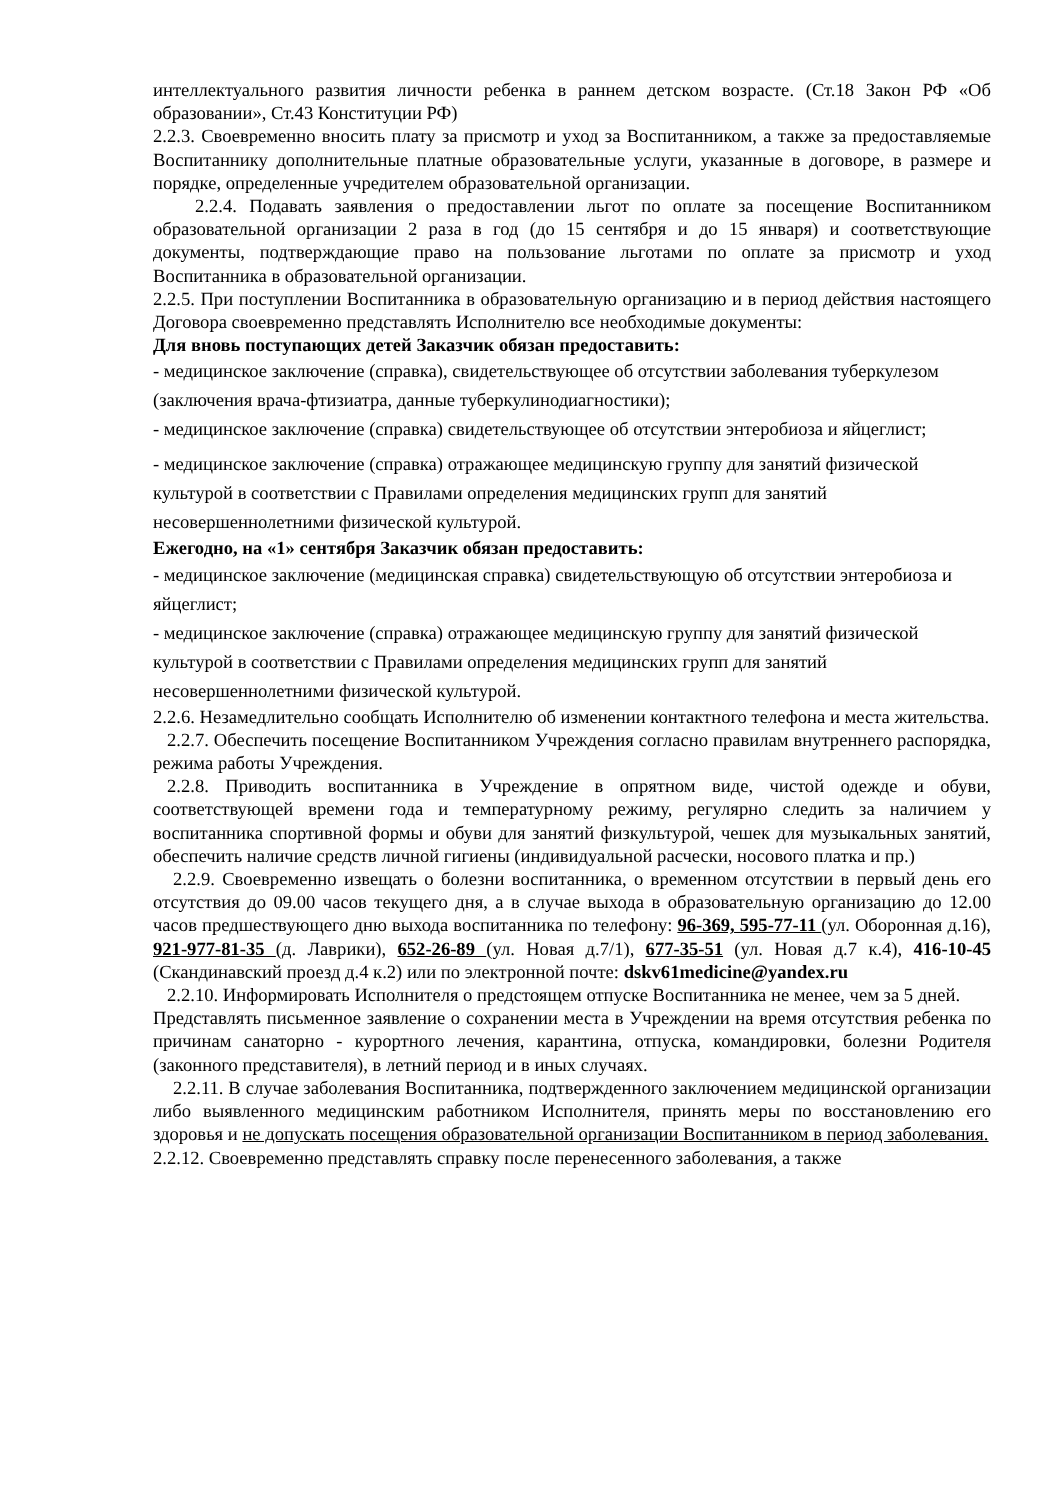интеллектуального развития личности ребенка в раннем детском возрасте. (Ст.18 Закон РФ «Об образовании», Ст.43 Конституции РФ)
2.2.3. Своевременно вносить плату за присмотр и уход за Воспитанником, а также за предоставляемые Воспитаннику дополнительные платные образовательные услуги, указанные в договоре, в размере и порядке, определенные учредителем образовательной организации.
2.2.4. Подавать заявления о предоставлении льгот по оплате за посещение Воспитанником образовательной организации 2 раза в год (до 15 сентября и до 15 января) и соответствующие документы, подтверждающие право на пользование льготами по оплате за присмотр и уход Воспитанника в образовательной организации.
2.2.5. При поступлении Воспитанника в образовательную организацию и в период действия настоящего Договора своевременно представлять Исполнителю все необходимые документы:
Для вновь поступающих детей Заказчик обязан предоставить:
- медицинское заключение (справка), свидетельствующее об отсутствии заболевания туберкулезом (заключения врача-фтизиатра, данные туберкулинодиагностики);
- медицинское заключение (справка) свидетельствующее об отсутствии энтеробиоза и яйцеглист;
- медицинское заключение (справка) отражающее медицинскую группу для занятий физической культурой в соответствии с Правилами определения медицинских групп для занятий несовершеннолетними физической культурой.
Ежегодно, на «1» сентября Заказчик обязан предоставить:
- медицинское заключение (медицинская справка) свидетельствующую об отсутствии энтеробиоза и яйцеглист;
- медицинское заключение (справка) отражающее медицинскую группу для занятий физической культурой в соответствии с Правилами определения медицинских групп для занятий несовершеннолетними физической культурой.
2.2.6. Незамедлительно сообщать Исполнителю об изменении контактного телефона и места жительства.
2.2.7. Обеспечить посещение Воспитанником Учреждения согласно правилам внутреннего распорядка, режима работы Учреждения.
2.2.8. Приводить воспитанника в Учреждение в опрятном виде, чистой одежде и обуви, соответствующей времени года и температурному режиму, регулярно следить за наличием у воспитанника спортивной формы и обуви для занятий физкультурой, чешек для музыкальных занятий, обеспечить наличие средств личной гигиены (индивидуальной расчески, носового платка и пр.)
2.2.9. Своевременно извещать о болезни воспитанника, о временном отсутствии в первый день его отсутствия до 09.00 часов текущего дня, а в случае выхода в образовательную организацию до 12.00 часов предшествующего дню выхода воспитанника по телефону: 96-369, 595-77-11 (ул. Оборонная д.16), 921-977-81-35 (д. Лаврики), 652-26-89 (ул. Новая д.7/1), 677-35-51 (ул. Новая д.7 к.4), 416-10-45 (Скандинавский проезд д.4 к.2) или по электронной почте: dskv61medicine@yandex.ru
2.2.10. Информировать Исполнителя о предстоящем отпуске Воспитанника не менее, чем за 5 дней.
Представлять письменное заявление о сохранении места в Учреждении на время отсутствия ребенка по причинам санаторно - курортного лечения, карантина, отпуска, командировки, болезни Родителя (законного представителя), в летний период и в иных случаях.
2.2.11. В случае заболевания Воспитанника, подтвержденного заключением медицинской организации либо выявленного медицинским работником Исполнителя, принять меры по восстановлению его здоровья и не допускать посещения образовательной организации Воспитанником в период заболевания.
2.2.12. Своевременно представлять справку после перенесенного заболевания, а также